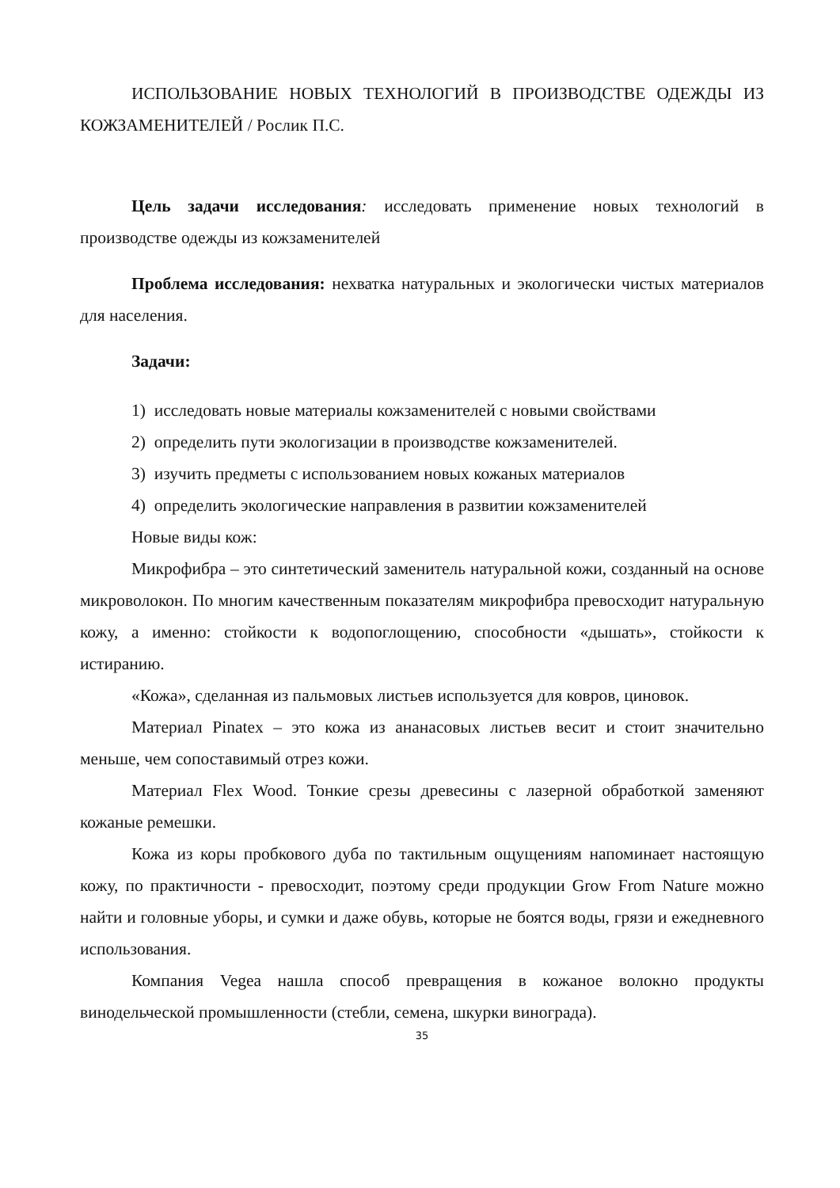ИСПОЛЬЗОВАНИЕ НОВЫХ ТЕХНОЛОГИЙ В ПРОИЗВОДСТВЕ ОДЕЖДЫ ИЗ КОЖЗАМЕНИТЕЛЕЙ / Рослик П.С.
Цель задачи исследования: исследовать применение новых технологий в производстве одежды из кожзаменителей
Проблема исследования: нехватка натуральных и экологически чистых материалов для населения.
Задачи:
1) исследовать новые материалы кожзаменителей с новыми свойствами
2) определить пути экологизации в производстве кожзаменителей.
3) изучить предметы с использованием новых кожаных материалов
4) определить экологические направления в развитии кожзаменителей
Новые виды кож:
Микрофибра – это синтетический заменитель натуральной кожи, созданный на основе микроволокон. По многим качественным показателям микрофибра превосходит натуральную кожу, а именно: стойкости к водопоглощению, способности «дышать», стойкости к истиранию.
«Кожа», сделанная из пальмовых листьев используется для ковров, циновок.
Материал Pinatex – это кожа из ананасовых листьев весит и стоит значительно меньше, чем сопоставимый отрез кожи.
Материал Flex Wood. Тонкие срезы древесины с лазерной обработкой заменяют кожаные ремешки.
Кожа из коры пробкового дуба по тактильным ощущениям напоминает настоящую кожу, по практичности - превосходит, поэтому среди продукции Grow From Nature можно найти и головные уборы, и сумки и даже обувь, которые не боятся воды, грязи и ежедневного использования.
Компания Vegea нашла способ превращения в кожаное волокно продукты винодельческой промышленности (стебли, семена, шкурки винограда).
35